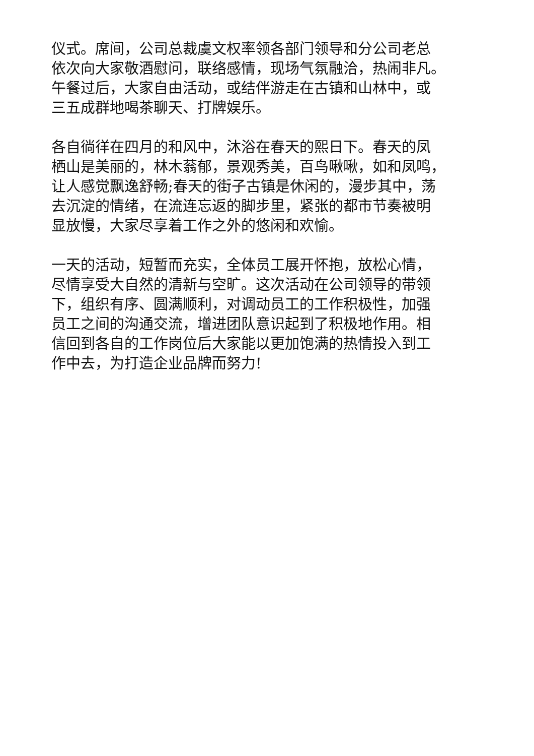仪式。席间，公司总裁虞文权率领各部门领导和分公司老总
依次向大家敬酒慰问，联络感情，现场气氛融洽，热闹非凡。
午餐过后，大家自由活动，或结伴游走在古镇和山林中，或
三五成群地喝茶聊天、打牌娱乐。
各自徜徉在四月的和风中，沐浴在春天的熙日下。春天的凤
栖山是美丽的，林木蓊郁，景观秀美，百鸟啾啾，如和凤鸣，
让人感觉飘逸舒畅;春天的街子古镇是休闲的，漫步其中，荡
去沉淀的情绪，在流连忘返的脚步里，紧张的都市节奏被明
显放慢，大家尽享着工作之外的悠闲和欢愉。
一天的活动，短暂而充实，全体员工展开怀抱，放松心情，
尽情享受大自然的清新与空旷。这次活动在公司领导的带领
下，组织有序、圆满顺利，对调动员工的工作积极性，加强
员工之间的沟通交流，增进团队意识起到了积极地作用。相
信回到各自的工作岗位后大家能以更加饱满的热情投入到工
作中去，为打造企业品牌而努力!